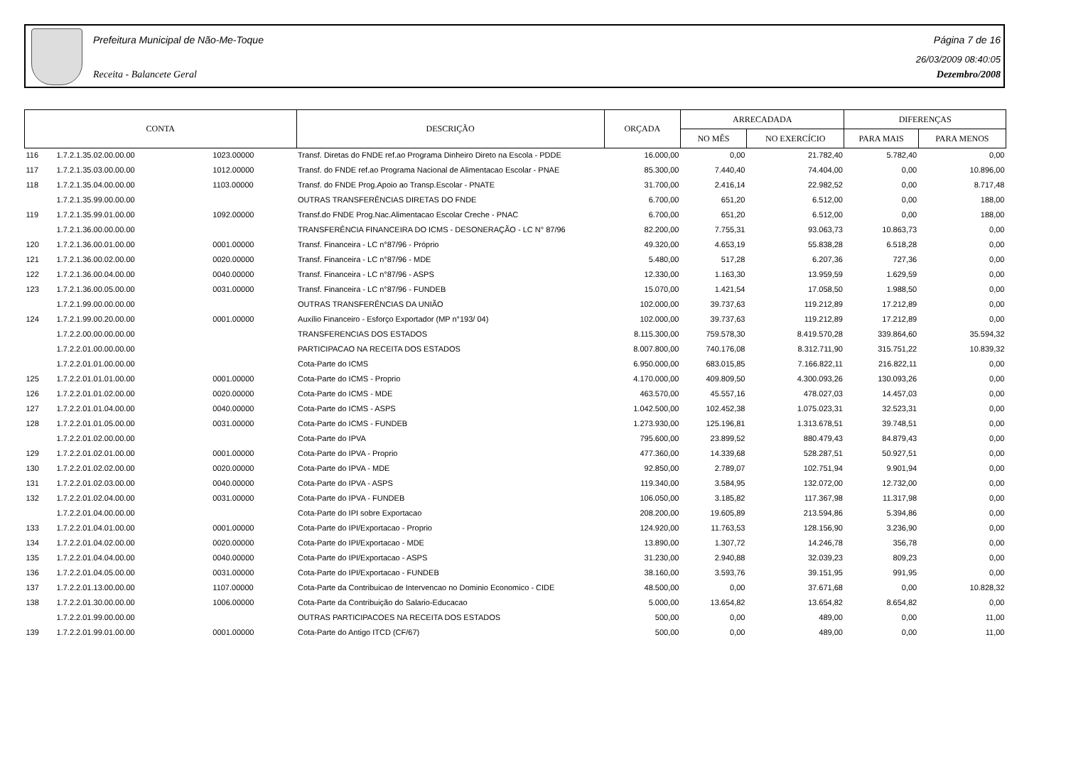Prefeitura Municipal de Não-Me-Toque Página 7 de 16
26/03/2009 08:40:05
Receita - Balancete Geral Dezembro/2008
| CONTA | | | DESCRIÇÃO | ORÇADA | ARRECADADA | | DIFERENÇAS | |
| --- | --- | --- | --- | --- | --- | --- | --- | --- |
| | | | | | NO MÊS | NO EXERCÍCIO | PARA MAIS | PARA MENOS |
| 116 | 1.7.2.1.35.02.00.00.00 | 1023.00000 | Transf. Diretas do FNDE ref.ao Programa Dinheiro Direto na Escola - PDDE | 16.000,00 | 0,00 | 21.782,40 | 5.782,40 | 0,00 |
| 117 | 1.7.2.1.35.03.00.00.00 | 1012.00000 | Transf. do FNDE ref.ao Programa Nacional de Alimentacao Escolar - PNAE | 85.300,00 | 7.440,40 | 74.404,00 | 0,00 | 10.896,00 |
| 118 | 1.7.2.1.35.04.00.00.00 | 1103.00000 | Transf. do FNDE Prog.Apoio ao Transp.Escolar - PNATE | 31.700,00 | 2.416,14 | 22.982,52 | 0,00 | 8.717,48 |
| | 1.7.2.1.35.99.00.00.00 | | OUTRAS TRANSFERÊNCIAS DIRETAS DO FNDE | 6.700,00 | 651,20 | 6.512,00 | 0,00 | 188,00 |
| 119 | 1.7.2.1.35.99.01.00.00 | 1092.00000 | Transf.do FNDE Prog.Nac.Alimentacao Escolar Creche - PNAC | 6.700,00 | 651,20 | 6.512,00 | 0,00 | 188,00 |
| | 1.7.2.1.36.00.00.00.00 | | TRANSFERÊNCIA FINANCEIRA DO ICMS - DESONERAÇÃO - LC N° 87/96 | 82.200,00 | 7.755,31 | 93.063,73 | 10.863,73 | 0,00 |
| 120 | 1.7.2.1.36.00.01.00.00 | 0001.00000 | Transf. Financeira - LC n°87/96 - Próprio | 49.320,00 | 4.653,19 | 55.838,28 | 6.518,28 | 0,00 |
| 121 | 1.7.2.1.36.00.02.00.00 | 0020.00000 | Transf. Financeira - LC n°87/96 - MDE | 5.480,00 | 517,28 | 6.207,36 | 727,36 | 0,00 |
| 122 | 1.7.2.1.36.00.04.00.00 | 0040.00000 | Transf. Financeira - LC n°87/96 - ASPS | 12.330,00 | 1.163,30 | 13.959,59 | 1.629,59 | 0,00 |
| 123 | 1.7.2.1.36.00.05.00.00 | 0031.00000 | Transf. Financeira - LC n°87/96 - FUNDEB | 15.070,00 | 1.421,54 | 17.058,50 | 1.988,50 | 0,00 |
| | 1.7.2.1.99.00.00.00.00 | | OUTRAS TRANSFERÊNCIAS DA UNIÃO | 102.000,00 | 39.737,63 | 119.212,89 | 17.212,89 | 0,00 |
| 124 | 1.7.2.1.99.00.20.00.00 | 0001.00000 | Auxílio Financeiro - Esforço Exportador (MP n°193/ 04) | 102.000,00 | 39.737,63 | 119.212,89 | 17.212,89 | 0,00 |
| | 1.7.2.2.00.00.00.00.00 | | TRANSFERENCIAS DOS ESTADOS | 8.115.300,00 | 759.578,30 | 8.419.570,28 | 339.864,60 | 35.594,32 |
| | 1.7.2.2.01.00.00.00.00 | | PARTICIPACAO NA RECEITA DOS ESTADOS | 8.007.800,00 | 740.176,08 | 8.312.711,90 | 315.751,22 | 10.839,32 |
| | 1.7.2.2.01.01.00.00.00 | | Cota-Parte do ICMS | 6.950.000,00 | 683.015,85 | 7.166.822,11 | 216.822,11 | 0,00 |
| 125 | 1.7.2.2.01.01.01.00.00 | 0001.00000 | Cota-Parte do ICMS - Proprio | 4.170.000,00 | 409.809,50 | 4.300.093,26 | 130.093,26 | 0,00 |
| 126 | 1.7.2.2.01.01.02.00.00 | 0020.00000 | Cota-Parte do ICMS - MDE | 463.570,00 | 45.557,16 | 478.027,03 | 14.457,03 | 0,00 |
| 127 | 1.7.2.2.01.01.04.00.00 | 0040.00000 | Cota-Parte do ICMS - ASPS | 1.042.500,00 | 102.452,38 | 1.075.023,31 | 32.523,31 | 0,00 |
| 128 | 1.7.2.2.01.01.05.00.00 | 0031.00000 | Cota-Parte do ICMS - FUNDEB | 1.273.930,00 | 125.196,81 | 1.313.678,51 | 39.748,51 | 0,00 |
| | 1.7.2.2.01.02.00.00.00 | | Cota-Parte do IPVA | 795.600,00 | 23.899,52 | 880.479,43 | 84.879,43 | 0,00 |
| 129 | 1.7.2.2.01.02.01.00.00 | 0001.00000 | Cota-Parte do IPVA - Proprio | 477.360,00 | 14.339,68 | 528.287,51 | 50.927,51 | 0,00 |
| 130 | 1.7.2.2.01.02.02.00.00 | 0020.00000 | Cota-Parte do IPVA - MDE | 92.850,00 | 2.789,07 | 102.751,94 | 9.901,94 | 0,00 |
| 131 | 1.7.2.2.01.02.03.00.00 | 0040.00000 | Cota-Parte do IPVA - ASPS | 119.340,00 | 3.584,95 | 132.072,00 | 12.732,00 | 0,00 |
| 132 | 1.7.2.2.01.02.04.00.00 | 0031.00000 | Cota-Parte do IPVA - FUNDEB | 106.050,00 | 3.185,82 | 117.367,98 | 11.317,98 | 0,00 |
| | 1.7.2.2.01.04.00.00.00 | | Cota-Parte do IPI sobre Exportacao | 208.200,00 | 19.605,89 | 213.594,86 | 5.394,86 | 0,00 |
| 133 | 1.7.2.2.01.04.01.00.00 | 0001.00000 | Cota-Parte do IPI/Exportacao - Proprio | 124.920,00 | 11.763,53 | 128.156,90 | 3.236,90 | 0,00 |
| 134 | 1.7.2.2.01.04.02.00.00 | 0020.00000 | Cota-Parte do IPI/Exportacao - MDE | 13.890,00 | 1.307,72 | 14.246,78 | 356,78 | 0,00 |
| 135 | 1.7.2.2.01.04.04.00.00 | 0040.00000 | Cota-Parte do IPI/Exportacao - ASPS | 31.230,00 | 2.940,88 | 32.039,23 | 809,23 | 0,00 |
| 136 | 1.7.2.2.01.04.05.00.00 | 0031.00000 | Cota-Parte do IPI/Exportacao - FUNDEB | 38.160,00 | 3.593,76 | 39.151,95 | 991,95 | 0,00 |
| 137 | 1.7.2.2.01.13.00.00.00 | 1107.00000 | Cota-Parte da Contribuicao de Intervencao no Dominio Economico - CIDE | 48.500,00 | 0,00 | 37.671,68 | 0,00 | 10.828,32 |
| 138 | 1.7.2.2.01.30.00.00.00 | 1006.00000 | Cota-Parte da Contribuição do Salario-Educacao | 5.000,00 | 13.654,82 | 13.654,82 | 8.654,82 | 0,00 |
| | 1.7.2.2.01.99.00.00.00 | | OUTRAS PARTICIPACOES NA RECEITA DOS ESTADOS | 500,00 | 0,00 | 489,00 | 0,00 | 11,00 |
| 139 | 1.7.2.2.01.99.01.00.00 | 0001.00000 | Cota-Parte do Antigo ITCD (CF/67) | 500,00 | 0,00 | 489,00 | 0,00 | 11,00 |